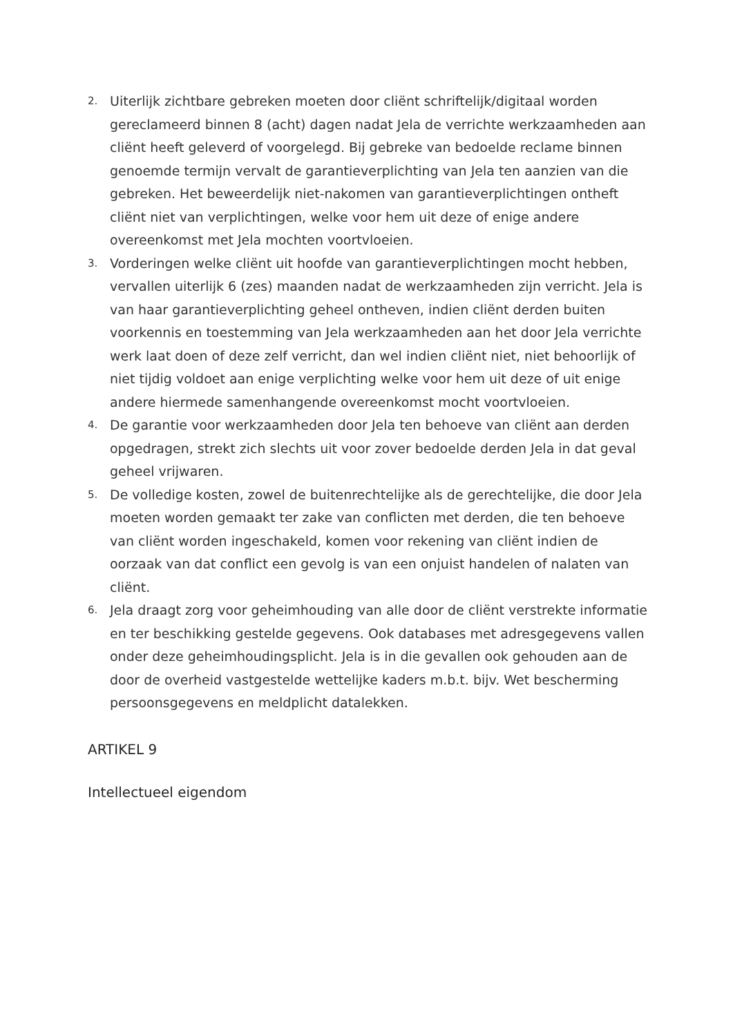2. Uiterlijk zichtbare gebreken moeten door cliënt schriftelijk/digitaal worden gereclameerd binnen 8 (acht) dagen nadat Jela de verrichte werkzaamheden aan cliënt heeft geleverd of voorgelegd. Bij gebreke van bedoelde reclame binnen genoemde termijn vervalt de garantieverplichting van Jela ten aanzien van die gebreken. Het beweerdelijk niet-nakomen van garantieverplichtingen ontheft cliënt niet van verplichtingen, welke voor hem uit deze of enige andere overeenkomst met Jela mochten voortvloeien.
3. Vorderingen welke cliënt uit hoofde van garantieverplichtingen mocht hebben, vervallen uiterlijk 6 (zes) maanden nadat de werkzaamheden zijn verricht. Jela is van haar garantieverplichting geheel ontheven, indien cliënt derden buiten voorkennis en toestemming van Jela werkzaamheden aan het door Jela verrichte werk laat doen of deze zelf verricht, dan wel indien cliënt niet, niet behoorlijk of niet tijdig voldoet aan enige verplichting welke voor hem uit deze of uit enige andere hiermede samenhangende overeenkomst mocht voortvloeien.
4. De garantie voor werkzaamheden door Jela ten behoeve van cliënt aan derden opgedragen, strekt zich slechts uit voor zover bedoelde derden Jela in dat geval geheel vrijwaren.
5. De volledige kosten, zowel de buitenrechtelijke als de gerechtelijke, die door Jela moeten worden gemaakt ter zake van conflicten met derden, die ten behoeve van cliënt worden ingeschakeld, komen voor rekening van cliënt indien de oorzaak van dat conflict een gevolg is van een onjuist handelen of nalaten van cliënt.
6. Jela draagt zorg voor geheimhouding van alle door de cliënt verstrekte informatie en ter beschikking gestelde gegevens. Ook databases met adresgegevens vallen onder deze geheimhoudingsplicht. Jela is in die gevallen ook gehouden aan de door de overheid vastgestelde wettelijke kaders m.b.t. bijv. Wet bescherming persoonsgegevens en meldplicht datalekken.
ARTIKEL 9
Intellectueel eigendom